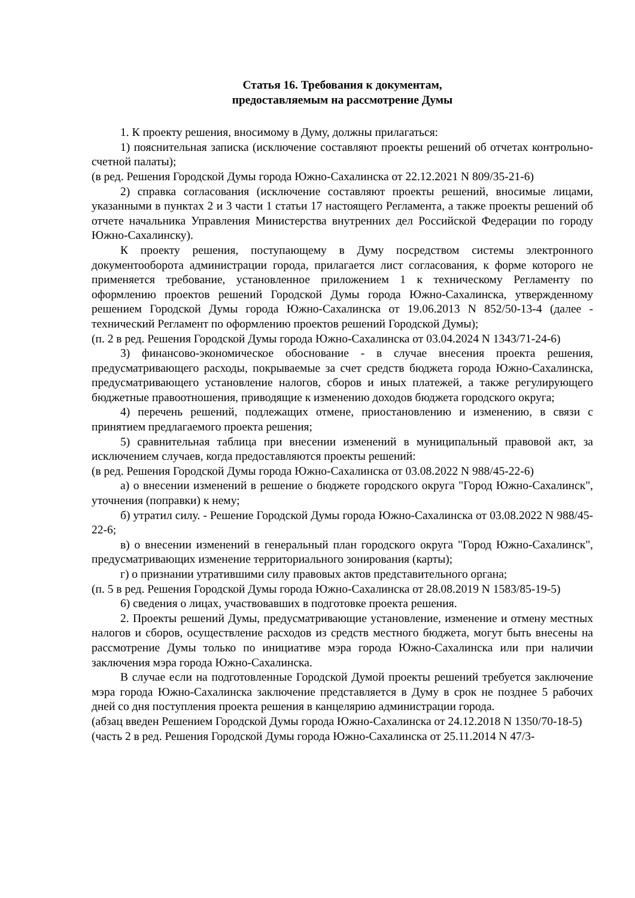Статья 16. Требования к документам,
предоставляемым на рассмотрение Думы
1. К проекту решения, вносимому в Думу, должны прилагаться:
1) пояснительная записка (исключение составляют проекты решений об отчетах контрольно-счетной палаты);
(в ред. Решения Городской Думы города Южно-Сахалинска от 22.12.2021 N 809/35-21-6)
2) справка согласования (исключение составляют проекты решений, вносимые лицами, указанными в пунктах 2 и 3 части 1 статьи 17 настоящего Регламента, а также проекты решений об отчете начальника Управления Министерства внутренних дел Российской Федерации по городу Южно-Сахалинску).
К проекту решения, поступающему в Думу посредством системы электронного документооборота администрации города, прилагается лист согласования, к форме которого не применяется требование, установленное приложением 1 к техническому Регламенту по оформлению проектов решений Городской Думы города Южно-Сахалинска, утвержденному решением Городской Думы города Южно-Сахалинска от 19.06.2013 N 852/50-13-4 (далее - технический Регламент по оформлению проектов решений Городской Думы);
(п. 2 в ред. Решения Городской Думы города Южно-Сахалинска от 03.04.2024 N 1343/71-24-6)
3) финансово-экономическое обоснование - в случае внесения проекта решения, предусматривающего расходы, покрываемые за счет средств бюджета города Южно-Сахалинска, предусматривающего установление налогов, сборов и иных платежей, а также регулирующего бюджетные правоотношения, приводящие к изменению доходов бюджета городского округа;
4) перечень решений, подлежащих отмене, приостановлению и изменению, в связи с принятием предлагаемого проекта решения;
5) сравнительная таблица при внесении изменений в муниципальный правовой акт, за исключением случаев, когда предоставляются проекты решений:
(в ред. Решения Городской Думы города Южно-Сахалинска от 03.08.2022 N 988/45-22-6)
а) о внесении изменений в решение о бюджете городского округа "Город Южно-Сахалинск", уточнения (поправки) к нему;
б) утратил силу. - Решение Городской Думы города Южно-Сахалинска от 03.08.2022 N 988/45-22-6;
в) о внесении изменений в генеральный план городского округа "Город Южно-Сахалинск", предусматривающих изменение территориального зонирования (карты);
г) о признании утратившими силу правовых актов представительного органа;
(п. 5 в ред. Решения Городской Думы города Южно-Сахалинска от 28.08.2019 N 1583/85-19-5)
6) сведения о лицах, участвовавших в подготовке проекта решения.
2. Проекты решений Думы, предусматривающие установление, изменение и отмену местных налогов и сборов, осуществление расходов из средств местного бюджета, могут быть внесены на рассмотрение Думы только по инициативе мэра города Южно-Сахалинска или при наличии заключения мэра города Южно-Сахалинска.
В случае если на подготовленные Городской Думой проекты решений требуется заключение мэра города Южно-Сахалинска заключение представляется в Думу в срок не позднее 5 рабочих дней со дня поступления проекта решения в канцелярию администрации города.
(абзац введен Решением Городской Думы города Южно-Сахалинска от 24.12.2018 N 1350/70-18-5)
(часть 2 в ред. Решения Городской Думы города Южно-Сахалинска от 25.11.2014 N 47/3-